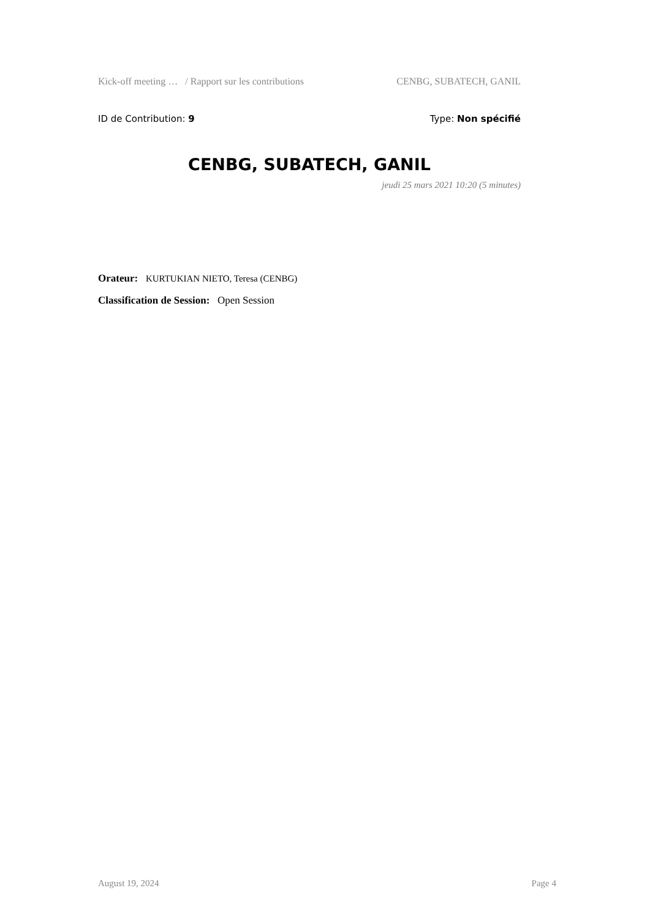Kick-off meeting … / Rapport sur les contributions CENBG, SUBATECH, GANIL
ID de Contribution: 9 Type: Non spécifié
CENBG, SUBATECH, GANIL
jeudi 25 mars 2021 10:20 (5 minutes)
Orateur: KURTUKIAN NIETO, Teresa (CENBG)
Classification de Session: Open Session
August 19, 2024 Page 4